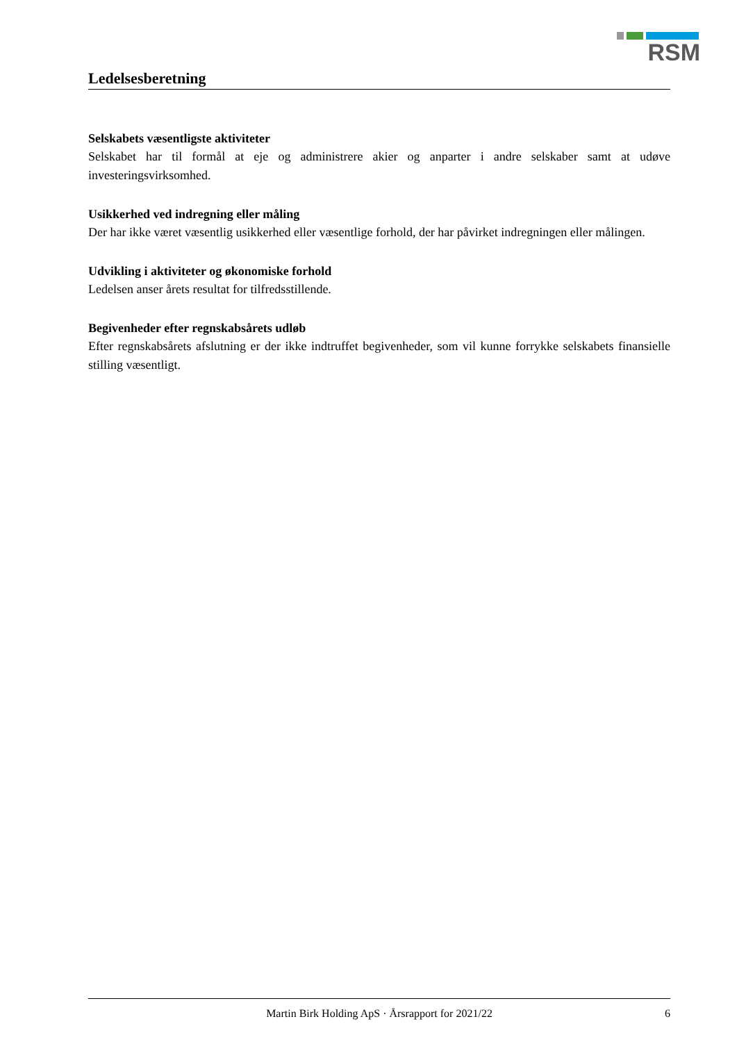RSM
Ledelsesberetning
Selskabets væsentligste aktiviteter
Selskabet har til formål at eje og administrere akier og anparter i andre selskaber samt at udøve investeringsvirksomhed.
Usikkerhed ved indregning eller måling
Der har ikke været væsentlig usikkerhed eller væsentlige forhold, der har påvirket indregningen eller målingen.
Udvikling i aktiviteter og økonomiske forhold
Ledelsen anser årets resultat for tilfredsstillende.
Begivenheder efter regnskabsårets udløb
Efter regnskabsårets afslutning er der ikke indtruffet begivenheder, som vil kunne forrykke selskabets finansielle stilling væsentligt.
Martin Birk Holding ApS · Årsrapport for 2021/22 6